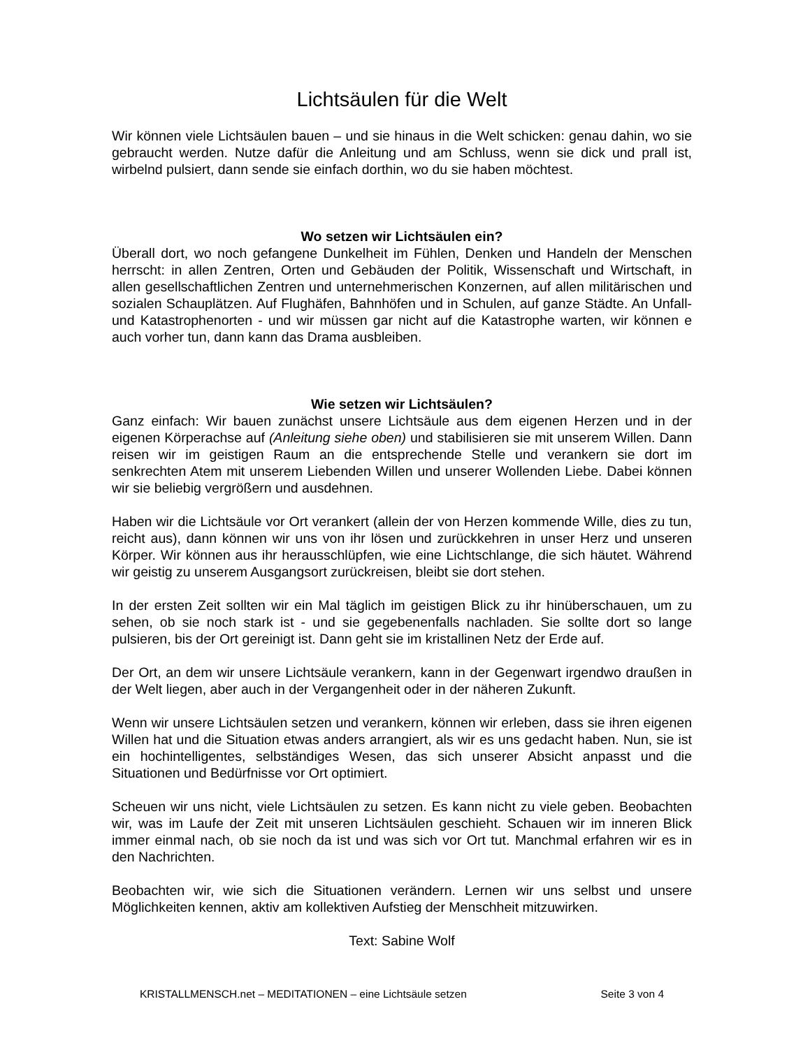Lichtsäulen für die Welt
Wir können viele Lichtsäulen bauen – und sie hinaus in die Welt schicken: genau dahin, wo sie gebraucht werden. Nutze dafür die Anleitung und am Schluss, wenn sie dick und prall ist, wirbelnd pulsiert, dann sende sie einfach dorthin, wo du sie haben möchtest.
Wo setzen wir Lichtsäulen ein?
Überall dort, wo noch gefangene Dunkelheit im Fühlen, Denken und Handeln der Menschen herrscht: in allen Zentren, Orten und Gebäuden der Politik, Wissenschaft und Wirtschaft, in allen gesellschaftlichen Zentren und unternehmerischen Konzernen, auf allen militärischen und sozialen Schauplätzen. Auf Flughäfen, Bahnhöfen und in Schulen, auf ganze Städte. An Unfall- und Katastrophenorten - und wir müssen gar nicht auf die Katastrophe warten, wir können e auch vorher tun, dann kann das Drama ausbleiben.
Wie setzen wir Lichtsäulen?
Ganz einfach: Wir bauen zunächst unsere Lichtsäule aus dem eigenen Herzen und in der eigenen Körperachse auf (Anleitung siehe oben) und stabilisieren sie mit unserem Willen. Dann reisen wir im geistigen Raum an die entsprechende Stelle und verankern sie dort im senkrechten Atem mit unserem Liebenden Willen und unserer Wollenden Liebe. Dabei können wir sie beliebig vergrößern und ausdehnen.
Haben wir die Lichtsäule vor Ort verankert (allein der von Herzen kommende Wille, dies zu tun, reicht aus), dann können wir uns von ihr lösen und zurückkehren in unser Herz und unseren Körper. Wir können aus ihr herausschlüpfen, wie eine Lichtschlange, die sich häutet. Während wir geistig zu unserem Ausgangsort zurückreisen, bleibt sie dort stehen.
In der ersten Zeit sollten wir ein Mal täglich im geistigen Blick zu ihr hinüberschauen, um zu sehen, ob sie noch stark ist - und sie gegebenenfalls nachladen. Sie sollte dort so lange pulsieren, bis der Ort gereinigt ist. Dann geht sie im kristallinen Netz der Erde auf.
Der Ort, an dem wir unsere Lichtsäule verankern, kann in der Gegenwart irgendwo draußen in der Welt liegen, aber auch in der Vergangenheit oder in der näheren Zukunft.
Wenn wir unsere Lichtsäulen setzen und verankern, können wir erleben, dass sie ihren eigenen Willen hat und die Situation etwas anders arrangiert, als wir es uns gedacht haben. Nun, sie ist ein hochintelligentes, selbständiges Wesen, das sich unserer Absicht anpasst und die Situationen und Bedürfnisse vor Ort optimiert.
Scheuen wir uns nicht, viele Lichtsäulen zu setzen. Es kann nicht zu viele geben. Beobachten wir, was im Laufe der Zeit mit unseren Lichtsäulen geschieht. Schauen wir im inneren Blick immer einmal nach, ob sie noch da ist und was sich vor Ort tut. Manchmal erfahren wir es in den Nachrichten.
Beobachten wir, wie sich die Situationen verändern. Lernen wir uns selbst und unsere Möglichkeiten kennen, aktiv am kollektiven Aufstieg der Menschheit mitzuwirken.
Text: Sabine Wolf
KRISTALLMENSCH.net – MEDITATIONEN – eine Lichtsäule setzen Seite 3 von 4